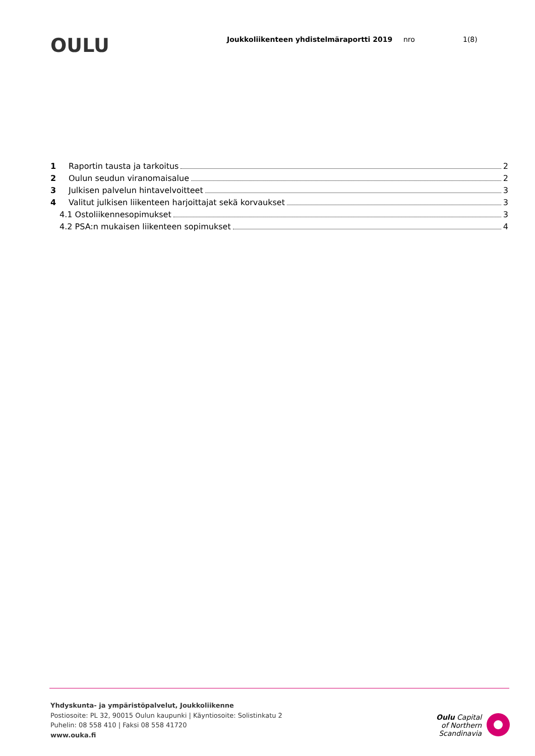OULU
Joukkoliikenteen yhdistelmäraportti 2019 nro 1(8)
1 Raportin tausta ja tarkoitus 2
2 Oulun seudun viranomaisalue 2
3 Julkisen palvelun hintavelvoitteet 3
4 Valitut julkisen liikenteen harjoittajat sekä korvaukset 3
4.1 Ostoliikennesopimukset 3
4.2 PSA:n mukaisen liikenteen sopimukset 4
Yhdyskunta- ja ympäristöpalvelut, Joukkoliikenne
Postiosoite: PL 32, 90015 Oulun kaupunki | Käyntiosoite: Solistinkatu 2
Puhelin: 08 558 410 | Faksi 08 558 41720
www.ouka.fi
Oulu Capital
of Northern
Scandinavia